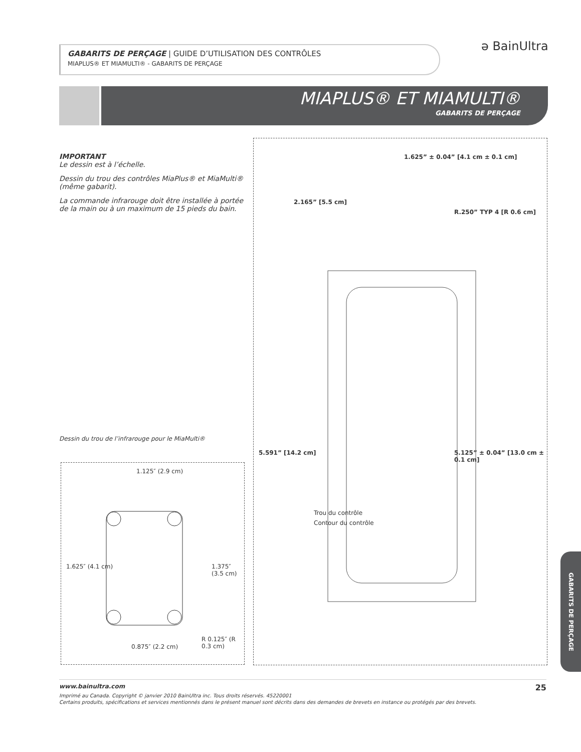GABARITS DE PERÇAGE | GUIDE D’UTILISATION DES CONTRÔLES
MIAPLUS® ET MIAMULTI® - GABARITS DE PERÇAGE
ə BainUltra
MIAPLUS® ET MIAMULTI®
GABARITS DE PERÇAGE
IMPORTANT
Le dessin est à l’échelle.
Dessin du trou des contrôles MiaPlus® et MiaMulti® (même gabarit).
La commande infrarouge doit être installée à portée de la main ou à un maximum de 15 pieds du bain.
Dessin du trou de l’infrarouge pour le MiaMulti®
1.125″ (2.9 cm)
1.625″ (4.1 cm) 1.375″ (3.5 cm)
0.875″ (2.2 cm)
R 0.125″ (R 0.3 cm)
1.625” ± 0.04” [4.1 cm ± 0.1 cm]
2.165” [5.5 cm]
R.250” TYP 4 [R 0.6 cm]
5.591” [14.2 cm] 5.125” ± 0.04” [13.0 cm ± 0.1 cm]
Trou du contrôle
Contour du contrôle
GABARITS DE PERÇAGE
www.bainultra.com 25
Imprimé au Canada. Copyright © janvier 2010 BainUltra inc. Tous droits réservés. 45220001
Certains produits, spécifications et services mentionnés dans le présent manuel sont décrits dans des demandes de brevets en instance ou protégés par des brevets.